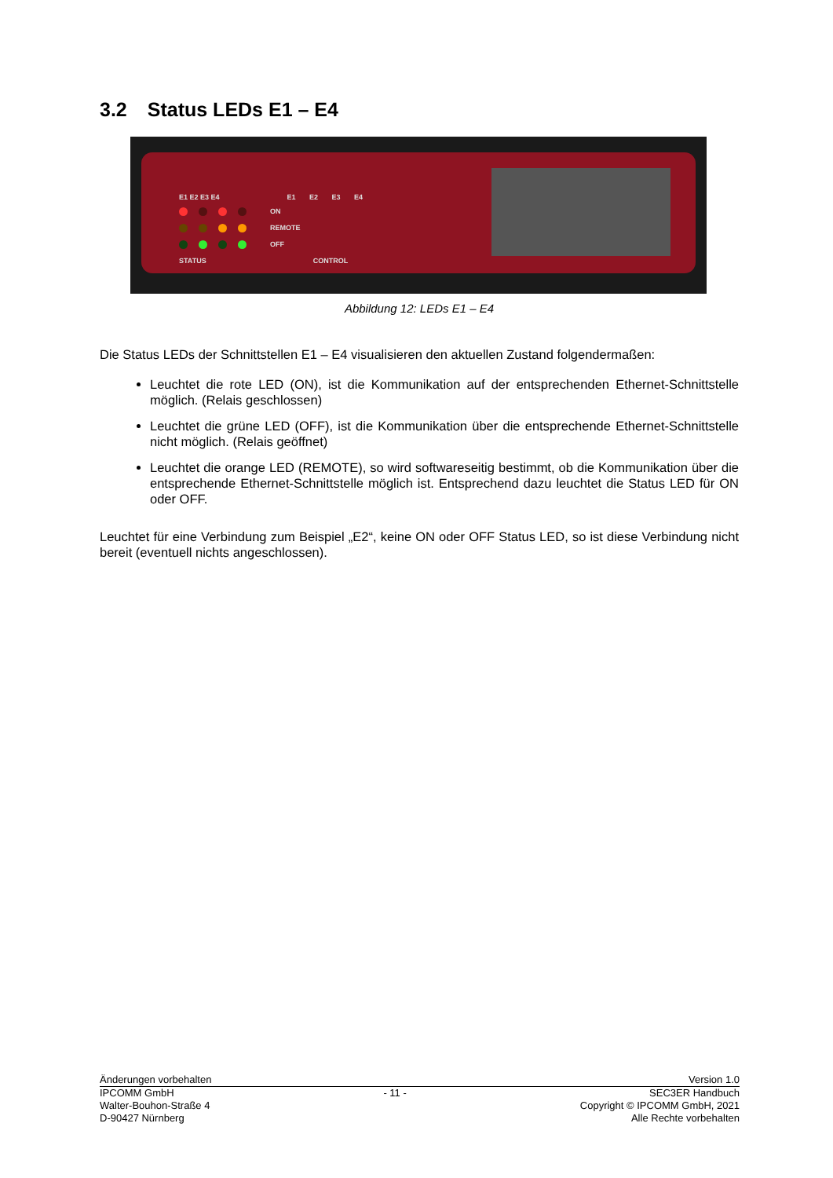3.2 Status LEDs E1 – E4
E1 E2 E3 E4 E1 E2 E3 E4
ON
REMOTE
OFF
STATUS CONTROL
Abbildung 12: LEDs E1 – E4
Die Status LEDs der Schnittstellen E1 – E4 visualisieren den aktuellen Zustand folgendermaßen:
Leuchtet die rote LED (ON), ist die Kommunikation auf der entsprechenden Ethernet-Schnittstelle möglich. (Relais geschlossen)
Leuchtet die grüne LED (OFF), ist die Kommunikation über die entsprechende Ethernet-Schnittstelle nicht möglich. (Relais geöffnet)
Leuchtet die orange LED (REMOTE), so wird softwareseitig bestimmt, ob die Kommunikation über die entsprechende Ethernet-Schnittstelle möglich ist. Entsprechend dazu leuchtet die Status LED für ON oder OFF.
Leuchtet für eine Verbindung zum Beispiel „E2“, keine ON oder OFF Status LED, so ist diese Verbindung nicht bereit (eventuell nichts angeschlossen).
Änderungen vorbehalten Version 1.0
IPCOMM GmbH
Walter-Bouhon-Straße 4
D-90427 Nürnberg - 11 - SEC3ER Handbuch
Copyright © IPCOMM GmbH, 2021
Alle Rechte vorbehalten